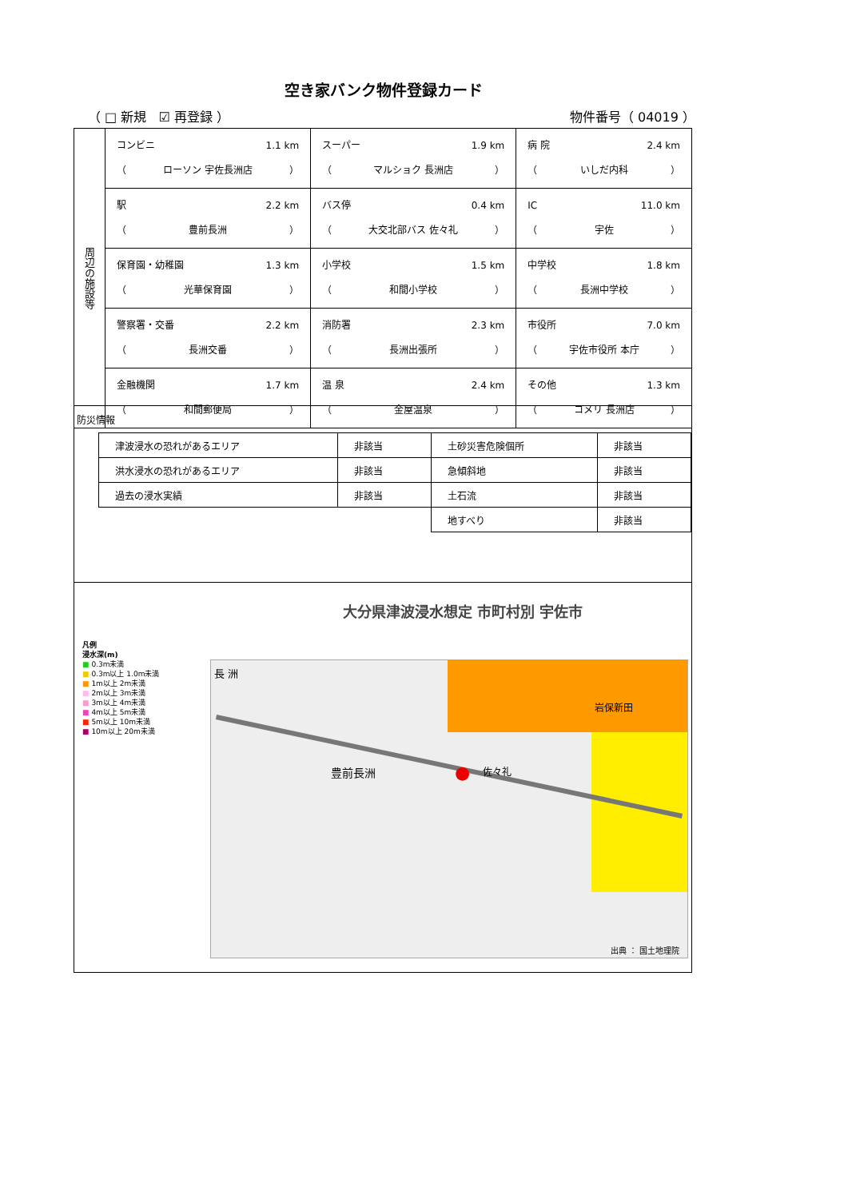空き家バンク物件登録カード
（ □ 新規 ☑ 再登録 ） 物件番号（ 04019 ）
| 周辺の施設等 | コンビニ 1.1 km （ ローソン 宇佐長洲店 ） | スーパー 1.9 km （ マルショク 長洲店 ） | 病 院 2.4 km （ いしだ内科 ） |
| | 駅 2.2 km （ 豊前長洲 ） | バス停 0.4 km （ 大交北部バス 佐々礼 ） | IC 11.0 km （ 宇佐 ） |
| | 保育園・幼稚園 1.3 km （ 光華保育園 ） | 小学校 1.5 km （ 和間小学校 ） | 中学校 1.8 km （ 長洲中学校 ） |
| | 警察署・交番 2.2 km （ 長洲交番 ） | 消防署 2.3 km （ 長洲出張所 ） | 市役所 7.0 km （ 宇佐市役所 本庁 ） |
| | 金融機関 1.7 km （ 和間郵便局 ） | 温 泉 2.4 km （ 金屋温泉 ） | その他 1.3 km （ コメリ 長洲店 ） |
防災情報
| 津波浸水の恐れがあるエリア | 非該当 | 土砂災害危険個所 | 非該当 |
| 洪水浸水の恐れがあるエリア | 非該当 | 急傾斜地 | 非該当 |
| 過去の浸水実績 | 非該当 | 土石流 | 非該当 |
| | | 地すべり | 非該当 |
大分県津波浸水想定 市町村別 宇佐市
凡例
浸水深(m)
■ 0.3m未満
■ 0.3m以上 1.0m未満
■ 1m以上 2m未満
■ 2m以上 3m未満
■ 3m以上 4m未満
■ 4m以上 5m未満
■ 5m以上 10m未満
■ 10m以上 20m未満
長 洲
豊前長洲
岩保新田
佐々礼 ●
出典 ： 国土地理院